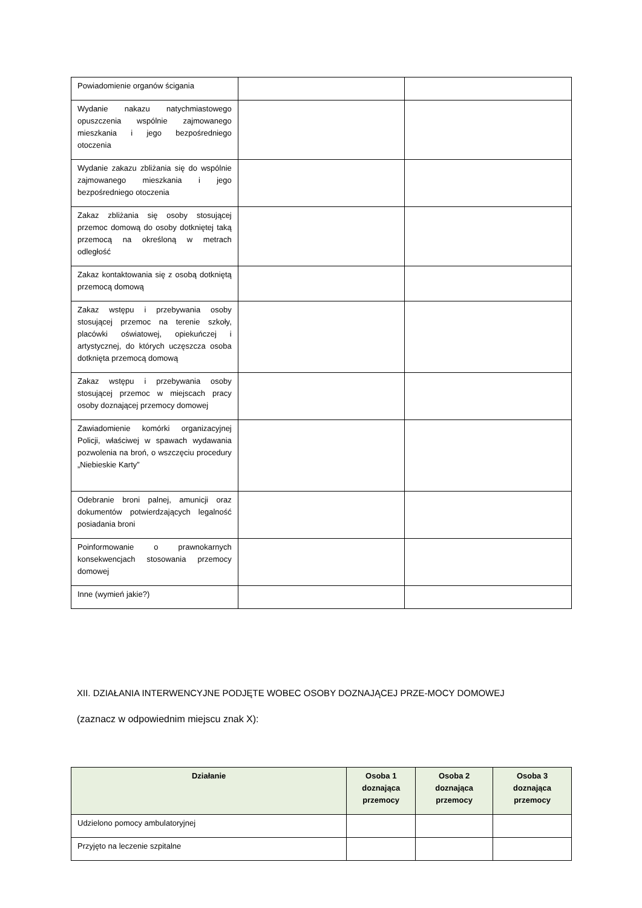| Powiadomienie organów ścigania | | |
| Wydanie nakazu natychmiastowego opuszczenia wspólnie zajmowanego mieszkania i jego bezpośredniego otoczenia | | |
| Wydanie zakazu zbliżania się do wspólnie zajmowanego mieszkania i jego bezpośredniego otoczenia | | |
| Zakaz zbliżania się osoby stosującej przemoc domową do osoby dotkniętej taką przemocą na określoną w metrach odległość | | |
| Zakaz kontaktowania się z osobą dotkniętą przemocą domową | | |
| Zakaz wstępu i przebywania osoby stosującej przemoc na terenie szkoły, placówki oświatowej, opiekuńczej i artystycznej, do których uczęszcza osoba dotknięta przemocą domową | | |
| Zakaz wstępu i przebywania osoby stosującej przemoc w miejscach pracy osoby doznającej przemocy domowej | | |
| Zawiadomienie komórki organizacyjnej Policji, właściwej w spawach wydawania pozwolenia na broń, o wszczęciu procedury „Niebieskie Karty” | | |
| Odebranie broni palnej, amunicji oraz dokumentów potwierdzających legalność posiadania broni | | |
| Poinformowanie o prawnokarnych konsekwencjach stosowania przemocy domowej | | |
| Inne (wymień jakie?) | | |
XII. DZIAŁANIA INTERWENCYJNE PODJĘTE WOBEC OSOBY DOZNAJĄCEJ PRZE-MOCY DOMOWEJ
(zaznacz w odpowiednim miejscu znak X):
| Działanie | Osoba 1 doznająca przemocy | Osoba 2 doznająca przemocy | Osoba 3 doznająca przemocy |
| --- | --- | --- | --- |
| Udzielono pomocy ambulatoryjnej | | | |
| Przyjęto na leczenie szpitalne | | | |